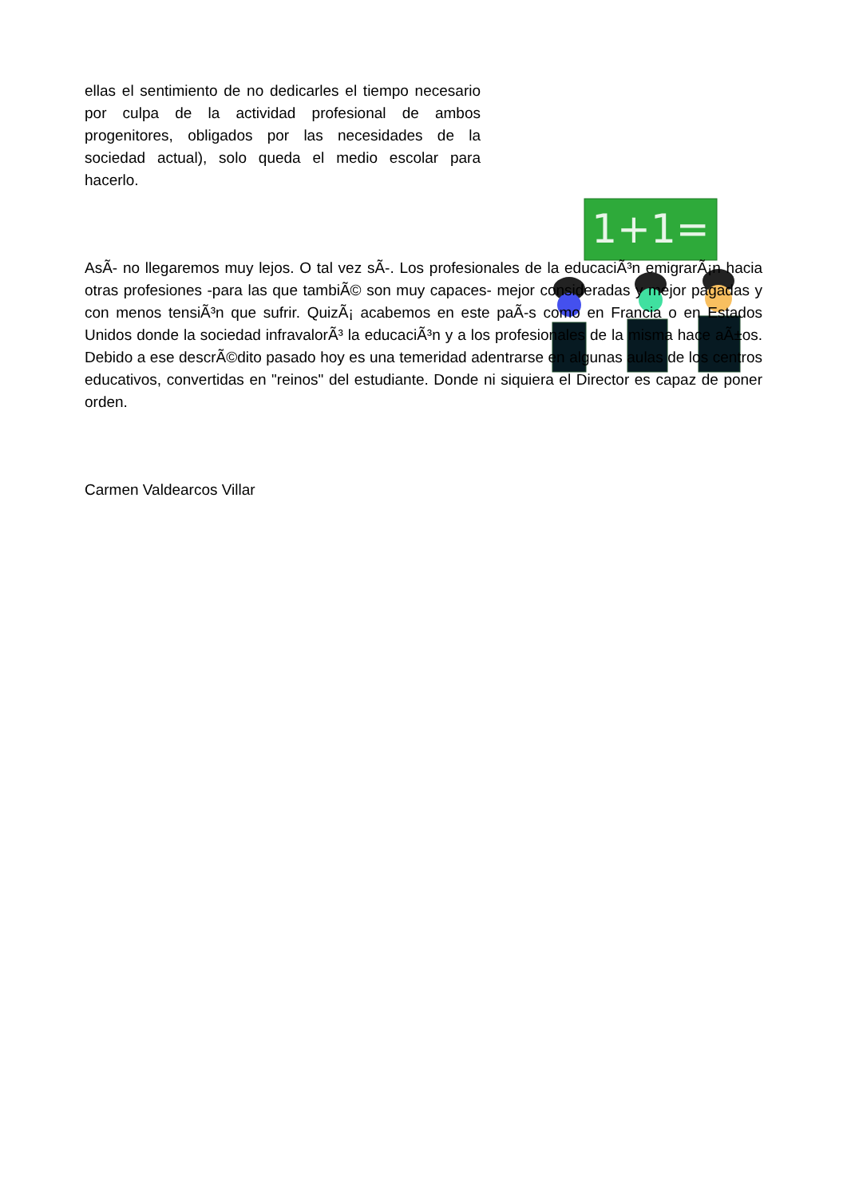1+1=
ellas el sentimiento de no dedicarles el tiempo necesario por culpa de la actividad profesional de ambos progenitores, obligados por las necesidades de la sociedad actual), solo queda el medio escolar para hacerlo.
AsÃ- no llegaremos muy lejos. O tal vez sÃ-. Los profesionales de la educaciÃ³n emigrarÃ¡n hacia otras profesiones -para las que tambiÃ© son muy capaces- mejor consideradas y mejor pagadas y con menos tensiÃ³n que sufrir. QuizÃ¡ acabemos en este paÃ-s como en Francia o en Estados Unidos donde la sociedad infravalorÃ³ la educaciÃ³n y a los profesionales de la misma hace aÃ±os. Debido a ese descrÃ©dito pasado hoy es una temeridad adentrarse en algunas aulas de los centros educativos, convertidas en "reinos" del estudiante. Donde ni siquiera el Director es capaz de poner orden.
Carmen Valdearcos Villar